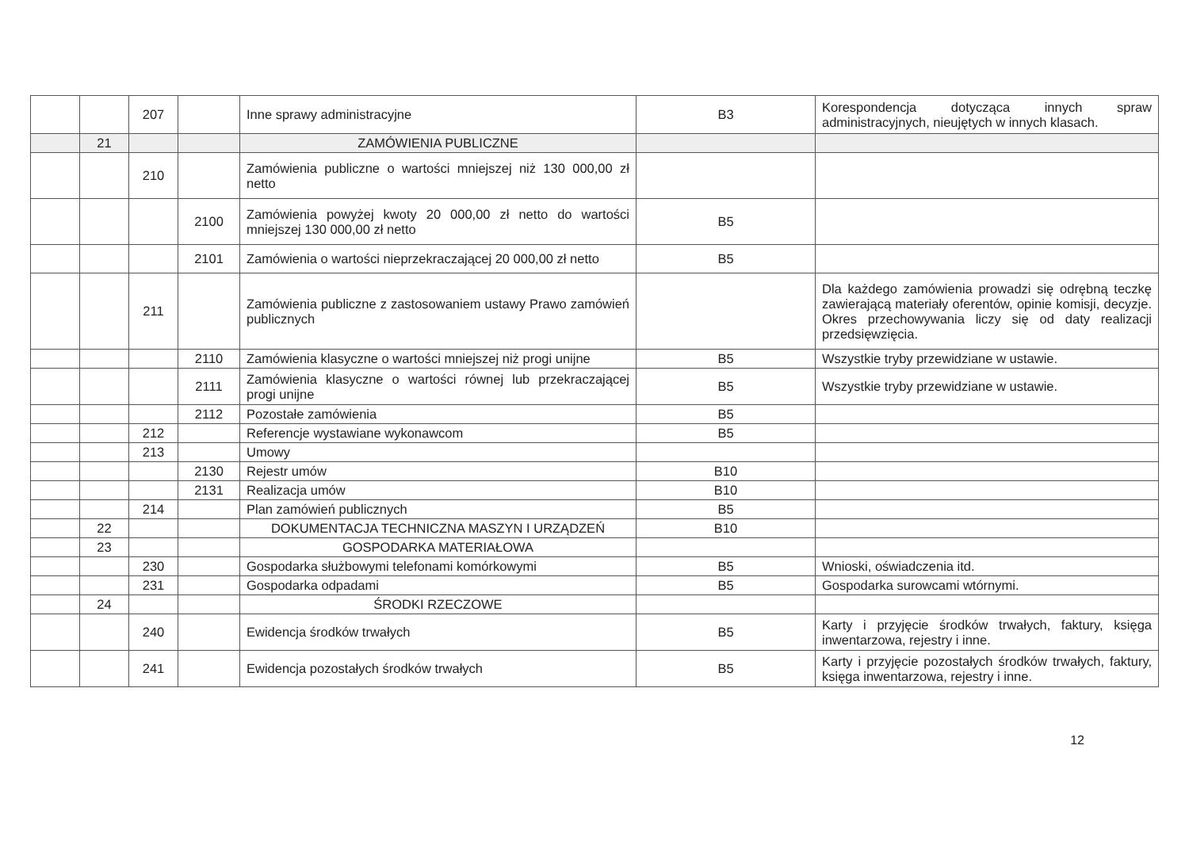| | | 207 | | Inne sprawy administracyjne | B3 | Korespondencja dotycząca innych spraw administracyjnych, nieujętych w innych klasach. |
| | 21 | | | ZAMÓWIENIA PUBLICZNE | | |
| | | 210 | | Zamówienia publiczne o wartości mniejszej niż 130 000,00 zł netto | | |
| | | | 2100 | Zamówienia powyżej kwoty 20 000,00 zł netto do wartości mniejszej 130 000,00 zł netto | B5 | |
| | | | 2101 | Zamówienia o wartości nieprzekraczającej 20 000,00 zł netto | B5 | |
| | | 211 | | Zamówienia publiczne z zastosowaniem ustawy Prawo zamówień publicznych | | Dla każdego zamówienia prowadzi się odrębną teczkę zawierającą materiały oferentów, opinie komisji, decyzje. Okres przechowywania liczy się od daty realizacji przedsięwzięcia. |
| | | | 2110 | Zamówienia klasyczne o wartości mniejszej niż progi unijne | B5 | Wszystkie tryby przewidziane w ustawie. |
| | | | 2111 | Zamówienia klasyczne o wartości równej lub przekraczającej progi unijne | B5 | Wszystkie tryby przewidziane w ustawie. |
| | | | 2112 | Pozostałe zamówienia | B5 | |
| | | 212 | | Referencje wystawiane wykonawcom | B5 | |
| | | 213 | | Umowy | | |
| | | | 2130 | Rejestr umów | B10 | |
| | | | 2131 | Realizacja umów | B10 | |
| | | 214 | | Plan zamówień publicznych | B5 | |
| | 22 | | | DOKUMENTACJA TECHNICZNA MASZYN I URZĄDZEŃ | B10 | |
| | 23 | | | GOSPODARKA MATERIAŁOWA | | |
| | | 230 | | Gospodarka służbowymi telefonami komórkowymi | B5 | Wnioski, oświadczenia itd. |
| | | 231 | | Gospodarka odpadami | B5 | Gospodarka surowcami wtórnymi. |
| | 24 | | | ŚRODKI RZECZOWE | | |
| | | 240 | | Ewidencja środków trwałych | B5 | Karty i przyjęcie środków trwałych, faktury, księga inwentarzowa, rejestry i inne. |
| | | 241 | | Ewidencja pozostałych środków trwałych | B5 | Karty i przyjęcie pozostałych środków trwałych, faktury, księga inwentarzowa, rejestry i inne. |
12